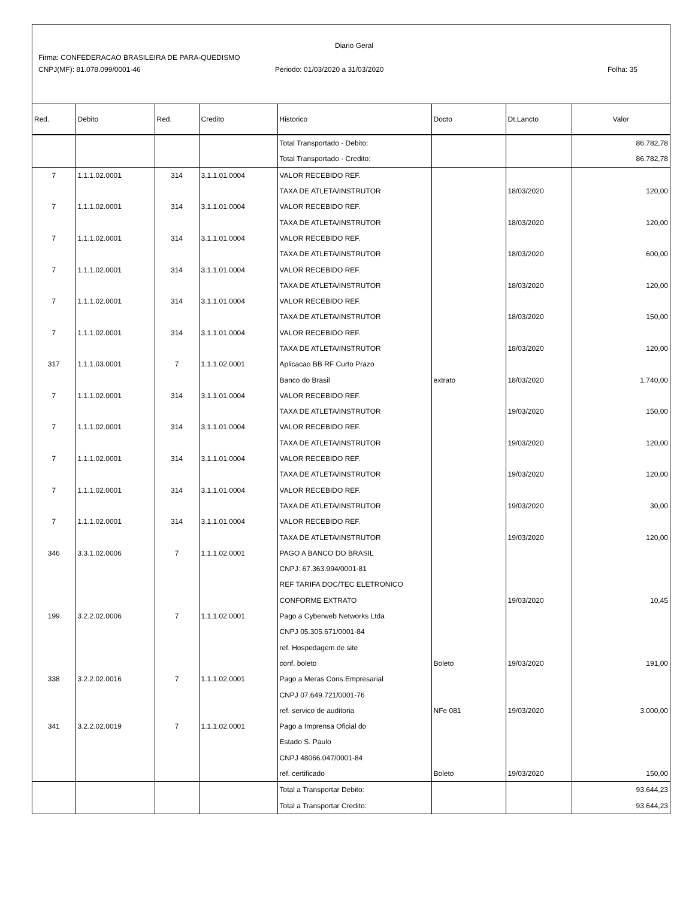Diario Geral
Firma: CONFEDERACAO BRASILEIRA DE PARA-QUEDISMO
CNPJ(MF): 81.078.099/0001-46 Periodo: 01/03/2020 a 31/03/2020 Folha: 35
| Red. | Debito | Red. | Credito | Historico | Docto | Dt.Lancto | Valor |
| --- | --- | --- | --- | --- | --- | --- | --- |
| | | | | Total Transportado - Debito: | | | 86.782,78 |
| | | | | Total Transportado - Credito: | | | 86.782,78 |
| 7 | 1.1.1.02.0001 | 314 | 3.1.1.01.0004 | VALOR RECEBIDO REF. | | | |
| | | | | TAXA DE ATLETA/INSTRUTOR | | 18/03/2020 | 120,00 |
| 7 | 1.1.1.02.0001 | 314 | 3.1.1.01.0004 | VALOR RECEBIDO REF. | | | |
| | | | | TAXA DE ATLETA/INSTRUTOR | | 18/03/2020 | 120,00 |
| 7 | 1.1.1.02.0001 | 314 | 3.1.1.01.0004 | VALOR RECEBIDO REF. | | | |
| | | | | TAXA DE ATLETA/INSTRUTOR | | 18/03/2020 | 600,00 |
| 7 | 1.1.1.02.0001 | 314 | 3.1.1.01.0004 | VALOR RECEBIDO REF. | | | |
| | | | | TAXA DE ATLETA/INSTRUTOR | | 18/03/2020 | 120,00 |
| 7 | 1.1.1.02.0001 | 314 | 3.1.1.01.0004 | VALOR RECEBIDO REF. | | | |
| | | | | TAXA DE ATLETA/INSTRUTOR | | 18/03/2020 | 150,00 |
| 7 | 1.1.1.02.0001 | 314 | 3.1.1.01.0004 | VALOR RECEBIDO REF. | | | |
| | | | | TAXA DE ATLETA/INSTRUTOR | | 18/03/2020 | 120,00 |
| 317 | 1.1.1.03.0001 | 7 | 1.1.1.02.0001 | Aplicacao BB RF Curto Prazo | | | |
| | | | | Banco do Brasil | extrato | 18/03/2020 | 1.740,00 |
| 7 | 1.1.1.02.0001 | 314 | 3.1.1.01.0004 | VALOR RECEBIDO REF. | | | |
| | | | | TAXA DE ATLETA/INSTRUTOR | | 19/03/2020 | 150,00 |
| 7 | 1.1.1.02.0001 | 314 | 3.1.1.01.0004 | VALOR RECEBIDO REF. | | | |
| | | | | TAXA DE ATLETA/INSTRUTOR | | 19/03/2020 | 120,00 |
| 7 | 1.1.1.02.0001 | 314 | 3.1.1.01.0004 | VALOR RECEBIDO REF. | | | |
| | | | | TAXA DE ATLETA/INSTRUTOR | | 19/03/2020 | 120,00 |
| 7 | 1.1.1.02.0001 | 314 | 3.1.1.01.0004 | VALOR RECEBIDO REF. | | | |
| | | | | TAXA DE ATLETA/INSTRUTOR | | 19/03/2020 | 30,00 |
| 7 | 1.1.1.02.0001 | 314 | 3.1.1.01.0004 | VALOR RECEBIDO REF. | | | |
| | | | | TAXA DE ATLETA/INSTRUTOR | | 19/03/2020 | 120,00 |
| 346 | 3.3.1.02.0006 | 7 | 1.1.1.02.0001 | PAGO A BANCO DO BRASIL | | | |
| | | | | CNPJ: 67.363.994/0001-81 | | | |
| | | | | REF TARIFA DOC/TEC ELETRONICO | | | |
| | | | | CONFORME EXTRATO | | 19/03/2020 | 10,45 |
| 199 | 3.2.2.02.0006 | 7 | 1.1.1.02.0001 | Pago a Cyberweb Networks Ltda | | | |
| | | | | CNPJ 05.305.671/0001-84 | | | |
| | | | | ref. Hospedagem de site | | | |
| | | | | conf. boleto | Boleto | 19/03/2020 | 191,00 |
| 338 | 3.2.2.02.0016 | 7 | 1.1.1.02.0001 | Pago a Meras Cons.Empresarial | | | |
| | | | | CNPJ 07.649.721/0001-76 | | | |
| | | | | ref. servico de auditoria | NFe 081 | 19/03/2020 | 3.000,00 |
| 341 | 3.2.2.02.0019 | 7 | 1.1.1.02.0001 | Pago a Imprensa Oficial do | | | |
| | | | | Estado S. Paulo | | | |
| | | | | CNPJ 48066.047/0001-84 | | | |
| | | | | ref. certificado | Boleto | 19/03/2020 | 150,00 |
| | | | | Total a Transportar Debito: | | | 93.644,23 |
| | | | | Total a Transportar Credito: | | | 93.644,23 |